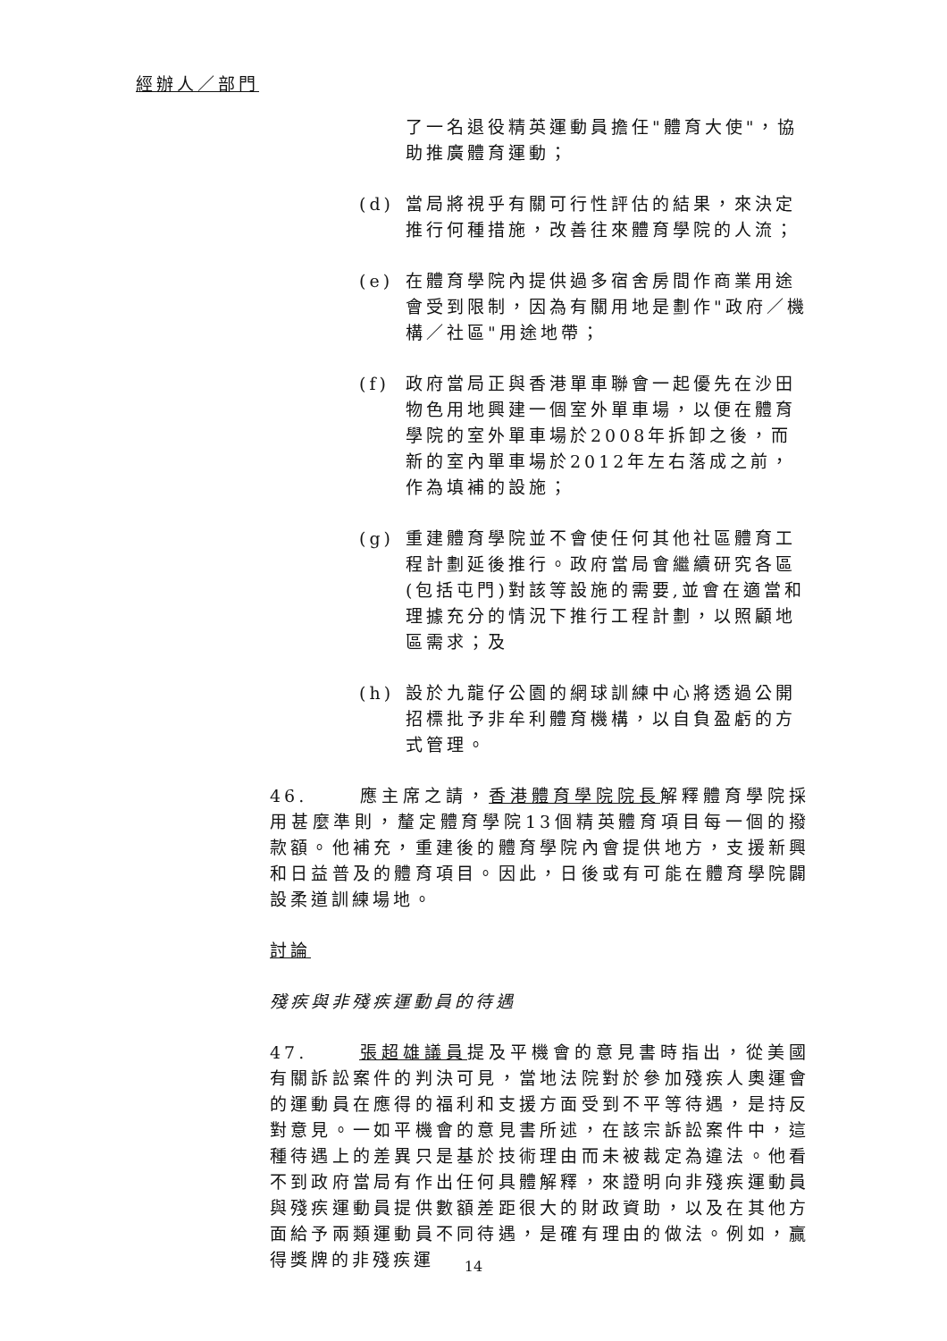經辦人／部門
了一名退役精英運動員擔任"體育大使"，協助推廣體育運動；
(d) 當局將視乎有關可行性評估的結果，來決定推行何種措施，改善往來體育學院的人流；
(e) 在體育學院內提供過多宿舍房間作商業用途會受到限制，因為有關用地是劃作"政府／機構／社區"用途地帶；
(f) 政府當局正與香港單車聯會一起優先在沙田物色用地興建一個室外單車場，以便在體育學院的室外單車場於2008年拆卸之後，而新的室內單車場於2012年左右落成之前，作為填補的設施；
(g) 重建體育學院並不會使任何其他社區體育工程計劃延後推行。政府當局會繼續研究各區(包括屯門)對該等設施的需要,並會在適當和理據充分的情況下推行工程計劃，以照顧地區需求；及
(h) 設於九龍仔公園的網球訓練中心將透過公開招標批予非牟利體育機構，以自負盈虧的方式管理。
46. 應主席之請，香港體育學院院長解釋體育學院採用甚麼準則，釐定體育學院13個精英體育項目每一個的撥款額。他補充，重建後的體育學院內會提供地方，支援新興和日益普及的體育項目。因此，日後或有可能在體育學院闢設柔道訓練場地。
討論
殘疾與非殘疾運動員的待遇
47. 張超雄議員提及平機會的意見書時指出，從美國有關訴訟案件的判決可見，當地法院對於參加殘疾人奧運會的運動員在應得的福利和支援方面受到不平等待遇，是持反對意見。一如平機會的意見書所述，在該宗訴訟案件中，這種待遇上的差異只是基於技術理由而未被裁定為違法。他看不到政府當局有作出任何具體解釋，來證明向非殘疾運動員與殘疾運動員提供數額差距很大的財政資助，以及在其他方面給予兩類運動員不同待遇，是確有理由的做法。例如，贏得獎牌的非殘疾運
14